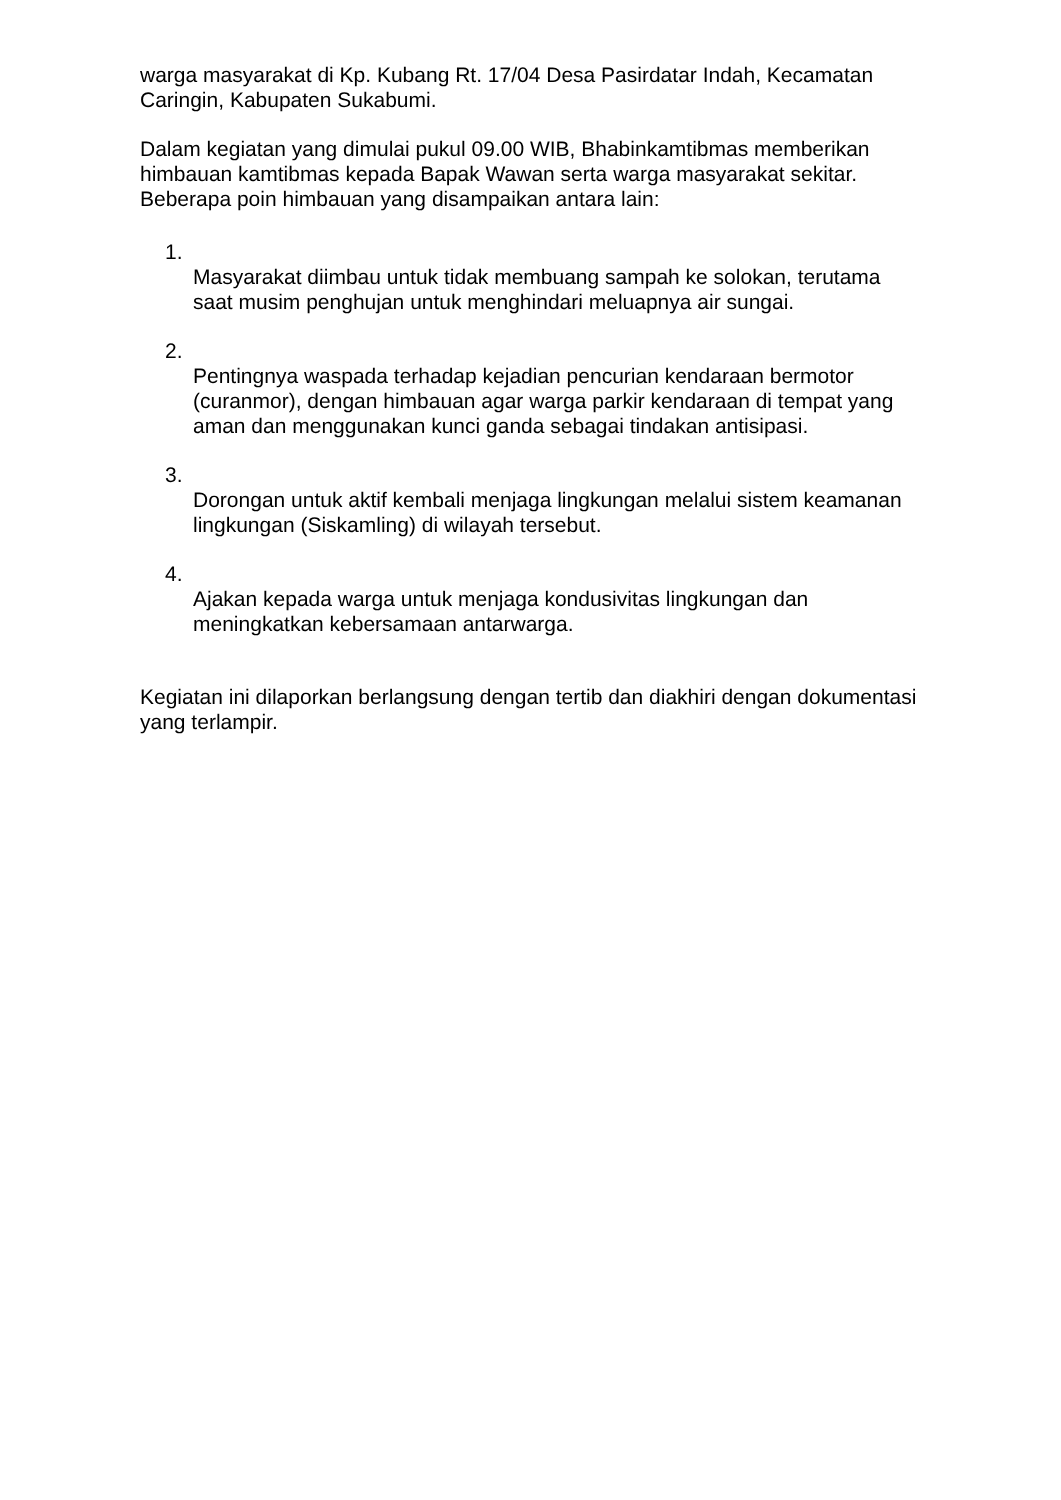warga masyarakat di Kp. Kubang Rt. 17/04 Desa Pasirdatar Indah, Kecamatan Caringin, Kabupaten Sukabumi.
Dalam kegiatan yang dimulai pukul 09.00 WIB, Bhabinkamtibmas memberikan himbauan kamtibmas kepada Bapak Wawan serta warga masyarakat sekitar. Beberapa poin himbauan yang disampaikan antara lain:
1.
Masyarakat diimbau untuk tidak membuang sampah ke solokan, terutama saat musim penghujan untuk menghindari meluapnya air sungai.
2.
Pentingnya waspada terhadap kejadian pencurian kendaraan bermotor (curanmor), dengan himbauan agar warga parkir kendaraan di tempat yang aman dan menggunakan kunci ganda sebagai tindakan antisipasi.
3.
Dorongan untuk aktif kembali menjaga lingkungan melalui sistem keamanan lingkungan (Siskamling) di wilayah tersebut.
4.
Ajakan kepada warga untuk menjaga kondusivitas lingkungan dan meningkatkan kebersamaan antarwarga.
Kegiatan ini dilaporkan berlangsung dengan tertib dan diakhiri dengan dokumentasi yang terlampir.